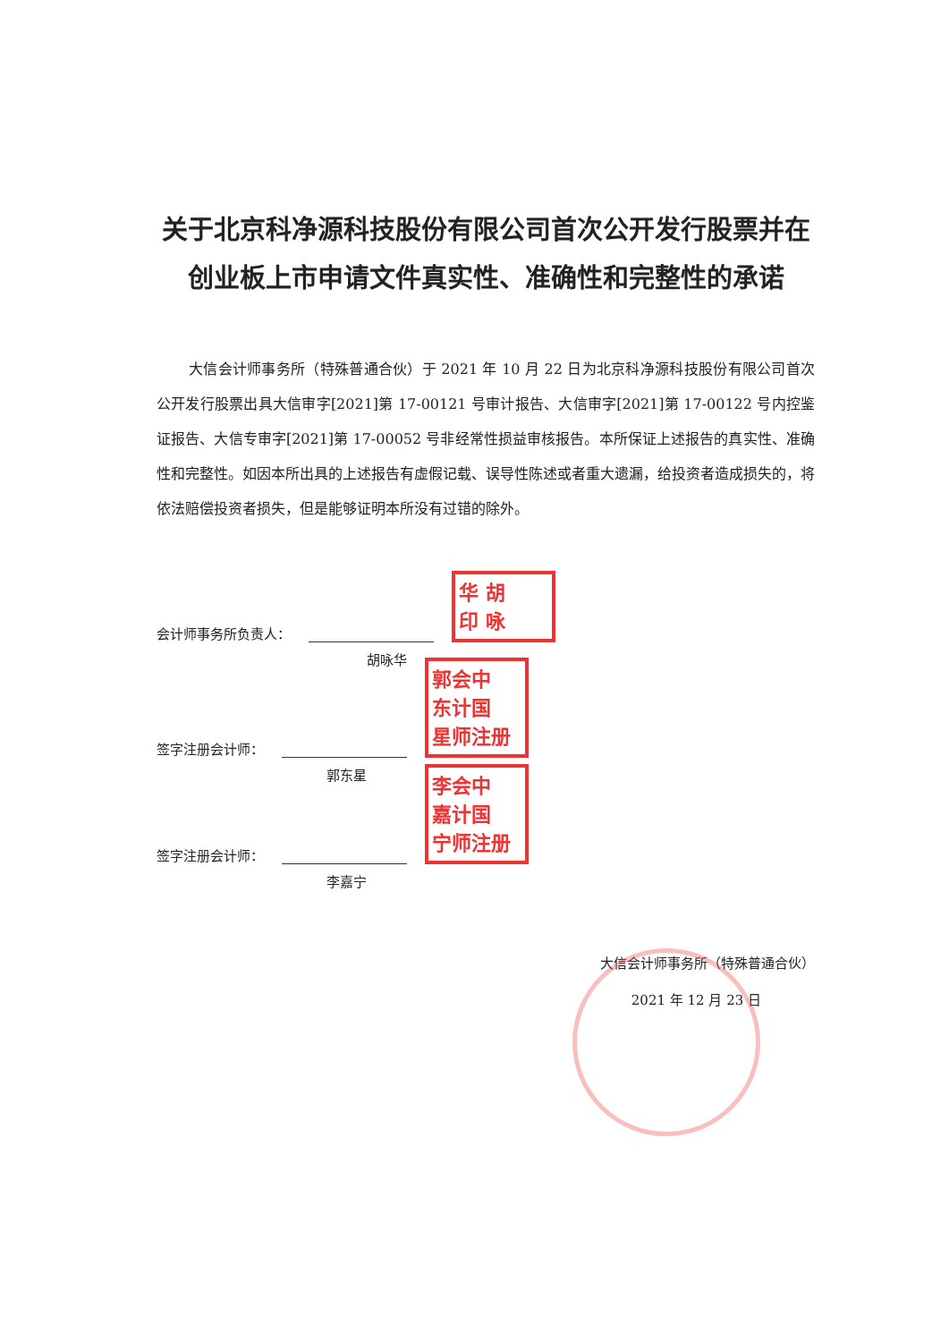关于北京科净源科技股份有限公司首次公开发行股票并在创业板上市申请文件真实性、准确性和完整性的承诺
大信会计师事务所（特殊普通合伙）于 2021 年 10 月 22 日为北京科净源科技股份有限公司首次公开发行股票出具大信审字[2021]第 17-00121 号审计报告、大信审字[2021]第 17-00122 号内控鉴证报告、大信专审字[2021]第 17-00052 号非经常性损益审核报告。本所保证上述报告的真实性、准确性和完整性。如因本所出具的上述报告有虚假记载、误导性陈述或者重大遗漏，给投资者造成损失的，将依法赔偿投资者损失，但是能够证明本所没有过错的除外。
会计师事务所负责人： 华 胡
印 咏
胡咏华
签字注册会计师： 郭会中
东计国
星师注册
郭东星
签字注册会计师： 李会中
嘉计国
宁师注册
李嘉宁
大信会计师事务所（特殊普通合伙）
2021 年 12 月 23 日